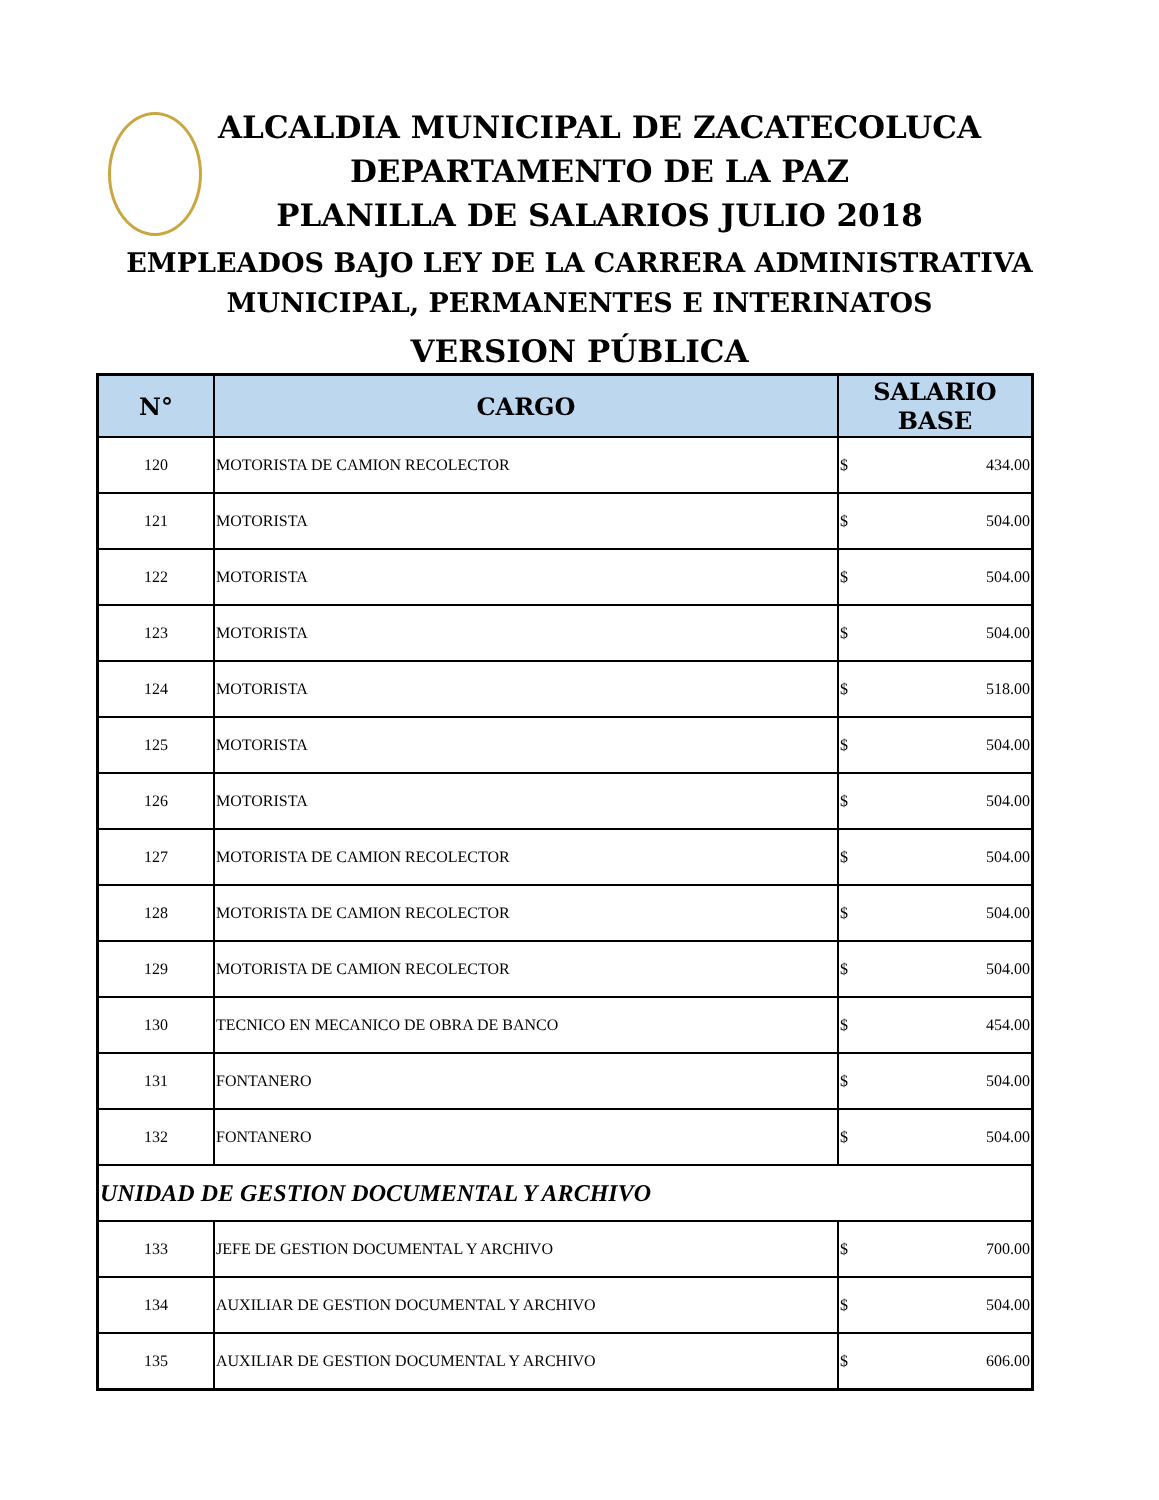ALCALDIA MUNICIPAL DE ZACATECOLUCA
DEPARTAMENTO DE LA PAZ
PLANILLA DE SALARIOS JULIO 2018
EMPLEADOS BAJO LEY DE LA CARRERA ADMINISTRATIVA
MUNICIPAL, PERMANENTES E INTERINATOS
VERSION PÚBLICA
| N° | CARGO | SALARIO BASE |
| --- | --- | --- |
| 120 | MOTORISTA DE CAMION RECOLECTOR | $ 434.00 |
| 121 | MOTORISTA | $ 504.00 |
| 122 | MOTORISTA | $ 504.00 |
| 123 | MOTORISTA | $ 504.00 |
| 124 | MOTORISTA | $ 518.00 |
| 125 | MOTORISTA | $ 504.00 |
| 126 | MOTORISTA | $ 504.00 |
| 127 | MOTORISTA DE CAMION RECOLECTOR | $ 504.00 |
| 128 | MOTORISTA DE CAMION RECOLECTOR | $ 504.00 |
| 129 | MOTORISTA DE CAMION RECOLECTOR | $ 504.00 |
| 130 | TECNICO EN MECANICO DE OBRA DE BANCO | $ 454.00 |
| 131 | FONTANERO | $ 504.00 |
| 132 | FONTANERO | $ 504.00 |
| UNIDAD DE GESTION DOCUMENTAL Y ARCHIVO | | |
| 133 | JEFE DE GESTION DOCUMENTAL Y ARCHIVO | $ 700.00 |
| 134 | AUXILIAR DE GESTION DOCUMENTAL Y ARCHIVO | $ 504.00 |
| 135 | AUXILIAR DE GESTION DOCUMENTAL Y ARCHIVO | $ 606.00 |